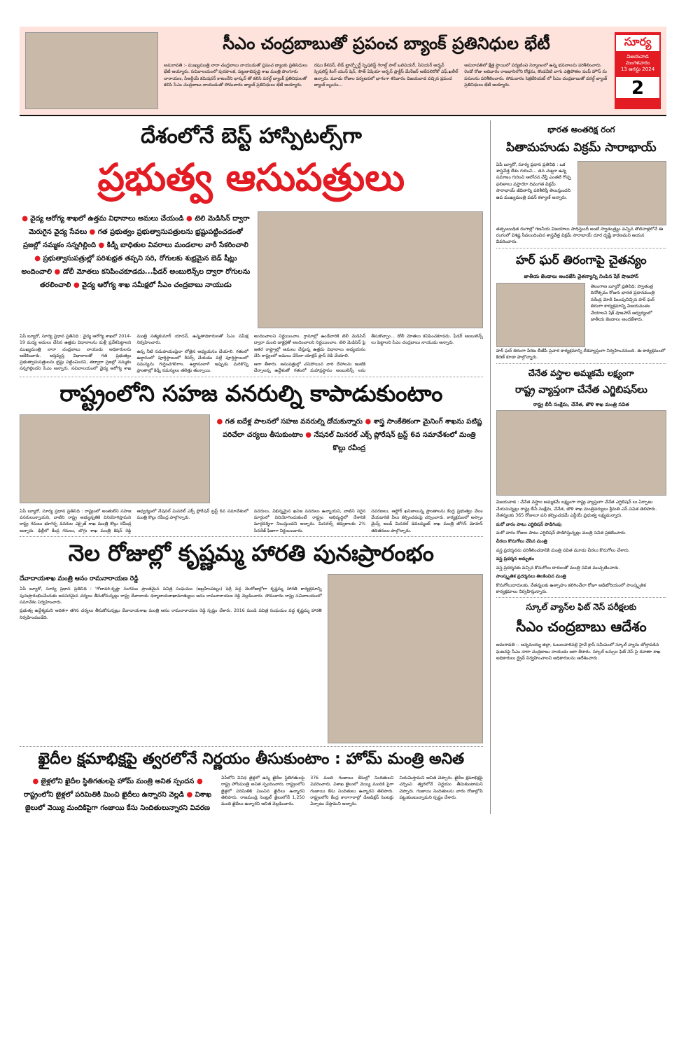సీఎం చంద్రబాబుతో ప్రపంచ బ్యాంక్ ప్రతినిధుల భేటీ
అమరావతి :- ముఖ్యమంత్రి నారా చంద్రబాబు నాయుడుతో ప్రపంచ బ్యాంకు ప్రతినిధులు భేటీ అయ్యారు. సచివాలయంలో పురపాలక, పట్టణాభివృద్ధి శాఖ మంత్రి పొంగూరు నారాయణ, సీఆర్డీయే కమిషనర్ కాటంనేని భాస్కర్ తో కలిసి వరల్డ్ బ్యాంక్ ప్రతినిధులతో కలిసి సీఎం చంద్రబాబు నాయుడుతో సోమవారం బ్యాంక్ ప్రతినిధులు భేటీ అయ్యారు.
రఘు కేశవన్, లీడ్ ట్రాన్స్పోర్ట్ స్పెషలిస్ట్ గెరాల్డ్ పాల్ ఒలివియర్, సీనియర్ అర్బన్ స్పెషలిస్ట్ కింగ్ యున్ షెన్, సౌత్ ఏషియా అర్బన్ ప్రాక్టీస్ మేనేజర్ అబేదలిరోకో ఎఫ్.ఖలీల్ ఉన్నారు. మూడు రోజుల పర్యటనలో భాగంగా శనివారం విజయవాడ వచ్చిన ప్రపంచ బ్యాంక్ బృందం...
అమరావతిలో క్షేత్ర స్థాయిలో పర్యటించి నిర్మాణంలో ఉన్న భవనాలను పరిశీలించారు. రెండో రోజు ఆదివారం రాజధానిలోని రోడ్లను, కొండవీటి వాగు ఎత్తిపోతల పంప్ హౌస్ ను పనులను పరిశీలించారు. సోమవారం సెక్రటేరియట్ లో సీఎం చంద్రబాబుతో వరల్డ్ బ్యాంక్ ప్రతినిధులు భేటీ అయ్యారు.
సూర్య
విజయవాడ
మంగళవారం
13 ఆగస్టు 2024
2
దేశంలోనే బెస్ట్ హాస్పిటల్స్‌గా
ప్రభుత్వ ఆసుపత్రులు
● వైద్య ఆరోగ్య శాఖలో ఉత్తమ విధానాలు అమలు చేయండి ● టెలి మెడిసిన్ ద్వారా మెరుగైన వైద్య సేవలు ● గత ప్రభుత్వం ప్రభుత్వాసుపత్రులను భ్రష్టుపట్టించడంతో ప్రజల్లో నమ్మకం సన్నగిల్లింది ● కిడ్నీ బాధితుల వివరాలు మండలాల వారీ సేకరించాలి ● ప్రభుత్వాసుపత్రుల్లో పరిశుభ్రత తప్పని సరి, రోగులకు శుభ్రమైన బెడ్ షీట్లు అందించాలి ● డోలీ మోతలు కనిపించకూడదు...ఫీడర్ అంబులెన్స్‌ల ద్వారా రోగులను తరలించాలి ● వైద్య ఆరోగ్య శాఖ సమీక్షలో సీఎం చంద్రబాబు నాయుడు
ఏపీ బ్యూరో, సూర్య ప్రధాన ప్రతినిధి : వైద్య ఆరోగ్య శాఖలో 2014-19 మధ్య అమలు చేసిన ఉత్తమ విధానాలను మళ్లీ ప్రవేశపెట్టాలని ముఖ్యమంత్రి నారా చంద్రబాబు నాయుడు అధికారులను ఆదేశించారు. అస్తవ్యస్త విధానాలతో గత ప్రభుత్వం ప్రభుత్వాసుపత్రులను భ్రష్టు పట్టించిందని, తద్వారా ప్రజల్లో నమ్మకం సన్నగిల్లిందని సీఎం అన్నారు. సచివాలయంలో వైద్య ఆరోగ్య శాఖ మంత్రి సత్యకుమార్ యాదవ్, ఉన్నతాధికారులతో సీఎం సమీక్ష నిర్వహించారు.
ఉన్న నీటి సదుపాయంపైనా లోతైన అధ్యయనం చేయాలి. గతంలో ఉద్దానంలో పూర్తిస్థాయిలో రీసర్చ్ చేయడం వల్లే పూర్తిస్థాయిలో సమస్యను గుర్తించగలిగాం. ఉద్దానంలాగే ఇప్పుడు మరికొన్ని ప్రాంతాల్లో కిడ్నీ సమస్యలు తలెత్తు తున్నాయి.
అందించాలని నిర్ణయించాం. గ్రామాల్లో ఉండేవారికి టెలీ మెడిసిన్ ద్వారా మంచి డాక్టర్లతో అందించాలని నిర్ణయించాం. టెలి మెడిసిన్ పై ఇతర రాష్ట్రాల్లో అమలు చేస్తున్న ఉత్తమ విధానాలు అధ్యయనం చేసి రాష్ట్రంలో అమలు చేసేలా యాక్షన్ ప్లాన్ రెడీ చేయాలి.
ఆరా తీశారు. ఆసుపత్రుల్లో చనిపోయిన వారి దేహాలను ఇంటికి చేర్చాలన్న ఉద్దేశంతో గతంలో మహాప్రస్థానం అంబులెన్స్ లను తీసుకొచ్చాం... డోలీ మోతలు కనిపించకూడదు. ఫీడర్ అంబులెన్స్ లు పెట్టాలని సీఎం చంద్రబాబు నాయుడు అన్నారు.
రాష్ట్రంలోని సహజ వనరుల్ని కాపాడుకుంటాం
● గత ఐదేళ్ల పాలనలో సహజ వనరుల్ని దోచుకున్నారు ● శాస్త్ర సాంకేతికంగా మైనింగ్ శాఖను పటిష్ట పరిచేలా చర్యలు తీసుకుంటాం ● నేషనల్ మినరల్ ఎక్స్ ప్లోరేషన్ ట్రస్ట్ 6వ సమావేశంలో మంత్రి కొల్లు రవీంద్ర
ఏపీ బ్యూరో, సూర్య ప్రధాన ప్రతినిధి : రాష్ట్రంలో అంతులేని సహజ వనరులున్నాయని, వాటిని రాష్ట్ర అభ్యున్నతికి వినియోగిస్తామని రాష్ట్ర గనులు భూగర్భ వనరుల ఎక్సైజ్ శాఖ మంత్రి కొల్లు రవీంద్ర అన్నారు. ఢిల్లీలో కేంద్ర గనులు, బొగ్గు శాఖ మంత్రి కిషన్ రెడ్డి ఆధ్వర్యంలో నేషనల్ మినరల్ ఎక్స్ ప్లోరేషన్ ట్రస్ట్ 6వ సమావేశంలో మంత్రి కొల్లు రవీంద్ర పాల్గొన్నారు.
వనరులు, విభిన్నమైన ఖనిజ వనరులు ఉన్నాయని, వాటిని సరైన మార్గంలో వినియోగించుకుంటే రాష్ట్రం అభివృద్ధిలో దేశానికి మార్గదర్శిగా నిలుస్తుందని అన్నారు. మినరల్స్ తవ్వకాలకు 2% సీనరేజ్ ఫీజుగా నిర్ణయించారు.
సవరణలు, ఆఫ్షోర్ ఖనిజాలున్న ప్రాంతాలను కేంద్ర ప్రభుత్వం వేలం వేయడానికి వీలు కల్పించడంపై చర్చించారు. కార్యక్రమంలో అస్సాం మైన్స్ అండ్ మినరల్ డెవలప్మెంట్ శాఖ మంత్రి జోగెన్ మోహన్ తదితరులు పాల్గొన్నారు.
నెల రోజుల్లో కృష్ణమ్మ హారతి పునఃప్రారంభం
దేవాదాయశాఖ మంత్రి ఆనం రామనారాయణ రెడ్డి
ఏపీ బ్యూరో, సూర్య ప్రధాన ప్రతినిధి : 'గోదావరి-కృష్ణా సంగమం ప్రాంతమైన పవిత్ర సంఘమం (ఇబ్రహీంపట్నం) ఫెర్రీ వద్ద నెలరోజుల్లోగా కృష్ణమ్మ హారతి కార్యక్రమాన్ని పునఃప్రారంభించేందుకు అవసరమైన చర్యలు తీసుకోనున్నట్లు రాష్ట్ర దేవాదాయ ధర్మాదాయశాఖామాత్యులు ఆనం రామనారాయణ రెడ్డి వెల్లడించారు. సోమవారం రాష్ట్ర సచివాలయంలో సమావేశం నిర్వహించారు.
ప్రభుత్వ ఉద్దేశ్యమని ఆదిశగా తగిన చర్యలు తీసుకోనున్నట్లు దేవాదాయశాఖ మంత్రి ఆనం రామనారాయణ రెడ్డి స్పష్టం చేశారు. 2016 మండి పవిత్ర సంఘమం వద్ద కృష్ణమ్మ హారతి నిర్వహించబడేది.
ఖైదీల క్షమాభిక్షపై త్వరలోనే నిర్ణయం తీసుకుంటాం : హోమ్ మంత్రి అనిత
● జైళ్లలోని ఖైదీల స్థితిగతులపై హోమ్ మంత్రి అనిత స్పందన ● రాష్ట్రంలోని జైళ్లలో పరిమితికి మించి ఖైదీలు ఉన్నారని వెల్లడి ● విశాఖ జైలులో వెయ్యి మందికిపైగా గంజాయి కేసు నిందితులున్నారని వివరణ
ఏపీలోని వివిధ జైళ్లలో ఉన్న ఖైదీల స్థితిగతులపై రాష్ట్ర హోంమంత్రి అనిత స్పందించారు. రాష్ట్రంలోని జైళ్లలో పరిమితికి మించిన ఖైదీలు ఉన్నారని తెలిపారు. రాజమండ్రి సెంట్రల్ జైలులోనే 1,250 మంది ఖైదీలు ఉన్నారని అనిత వెల్లడించారు.
376 మంది గంజాయి కేసుల్లో నిందితులని వివరించారు. విశాఖ జైలులో వెయ్యి మందికి పైగా గంజాయి కేసు నిందితులు ఉన్నారని తెలిపారు. రాష్ట్రంలోని కేంద్ర కారాగారాల్లో డీఅడిక్షన్ సెంటర్లు ఏర్పాటు చేస్తామని అన్నారు.
నియమిస్తామని అనిత చెప్పారు. ఖైదీల క్షమాభిక్షపై చర్చించి త్వరలోనే నిర్ణయం తీసుకుంటామని చెప్పారు. గంజాయి నిందితులను వారం రోజుల్లోపే పట్టుకుంటున్నామని స్పష్టం చేశారు.
భారత అంతరిక్ష రంగ
పితామహుడు విక్రమ్ సారాభాయ్
ఏపీ బ్యూరో, సూర్య ప్రధాన ప్రతినిధి : ఒక శాస్త్రవేత్త దేశం గురించి... తన చుట్టూ ఉన్న సమాజం గురించి ఆలోచన చేస్తే ఎంతటి గొప్ప ఫలితాలు వస్తాయో దివంగత విక్రమ్ సారాభాయ్ జీవితాన్ని పరిశీలిస్తే తెలుస్తుందని ఉప ముఖ్యమంత్రి పవన్ కళ్యాణ్ అన్నారు.
తత్సంబంధిత రంగాల్లో గణనీయ విజయాలు సాధిస్తుందీ అంటే స్వాతంత్ర్యం వచ్చిన తొలినాళ్లలోనే ఈ రంగంలో విశిష్ట సేవలందించిన శాస్త్రవేత్త విక్రమ్ సారాభాయ్ దూర దృష్టే కారణమని ఆయన వివరించారు.
హర్ ఘర్ తిరంగాపై చైతన్యం
జాతీయ జెండాలు అందజేసి చైతన్యాన్ని నింపిన షేక్ షాజహాన్
తెలంగాణ బ్యూరో ప్రతినిధి: స్వాతంత్ర దినోత్సవం రోజున భారత ప్రధానమంత్రి నరేంద్ర మోదీ పిలుపునిచ్చిన హర్ ఘర్ తిరంగా కార్యక్రమాన్ని విజయవంతం చేయాలని షేక్ షాజహాన్ ఆధ్వర్యంలో జాతీయ జెండాలు అందజేశారు.
హర్ ఘర్ తిరంగా పేరిట బీజేపీ ప్రచార కార్యక్రమాన్ని దేశవ్యాప్తంగా నిర్వహించనుంది. ఈ కార్యక్రమంలో కిరణ్ కూడా పాల్గొన్నారు.
చేనేత వస్త్రాల అమ్మకమే లక్ష్యంగా
రాష్ట్ర వ్యాప్తంగా చేనేత ఎగ్జిబిషన్‌లు
రాష్ట్ర బీసీ సంక్షేమ, చేనేత, జౌళి శాఖ మంత్రి సవిత
విజయవాడ : చేనేత వస్త్రాల అమ్మకమే లక్ష్యంగా రాష్ట్ర వ్యాప్తంగా చేనేత ఎగ్జిబిషన్ లు ఏర్పాటు చేయనున్నట్లు రాష్ట్ర బీసీ సంక్షేమ, చేనేత, జౌళి శాఖ మంత్రివర్యులు శ్రీమతి ఎస్.సవిత తెలిపారు. నేతన్నలకు 365 రోజులూ పని కల్పించడమే ఎన్డీయే ప్రభుత్వ లక్ష్యమన్నారు.
మరో వారం పాటు ఎగ్జిబిషన్ పొడిగింపు
మరో వారం రోజుల పాటు ఎగ్జిబిషన్ పొడిగిస్తున్నట్లు మంత్రి సవిత ప్రకటించారు.
చీరలు కొనుగోలు చేసిన మంత్రి
వస్త్ర ప్రదర్శనను పరిశీలించడానికి మంత్రి సవిత మూడు చీరలు కొనుగోలు చేశారు.
వస్త్ర ప్రదర్శన అద్భుతం
వస్త్ర ప్రదర్శనకు వచ్చిన కొనుగోలు దారులతో మంత్రి సవిత ముచ్చటించారు.
సాంస్కృతిక ప్రదర్శనలు తిలకించిన మంత్రి
కొనుగోలుదారులకు, నేతన్నలకు ఉత్సాహం కలిగించేలా రోజూ ఆడిటోరియంలో సాంస్కృతిక కార్యక్రమాలు నిర్వహిస్తున్నారు.
స్కూల్ వ్యాన్‌ల ఫిట్ నెస్ పరీక్షలకు
సీఎం చంద్రబాబు ఆదేశం
అమరావతి :- అన్నమయ్య జిల్లా, ఓబులవారిపల్లె హైవే క్రాస్ సమీపంలో స్కూల్ వ్యాను బోల్తాపడిన ఘటనపై సీఎం నారా చంద్రబాబు నాయుడు ఆరా తీశారు. స్కూల్ బస్సుల ఫిట్ నెస్ పై రవాణా శాఖ అధికారులు డ్రైవ్ నిర్వహించాలని అధికారులను ఆదేశించారు.